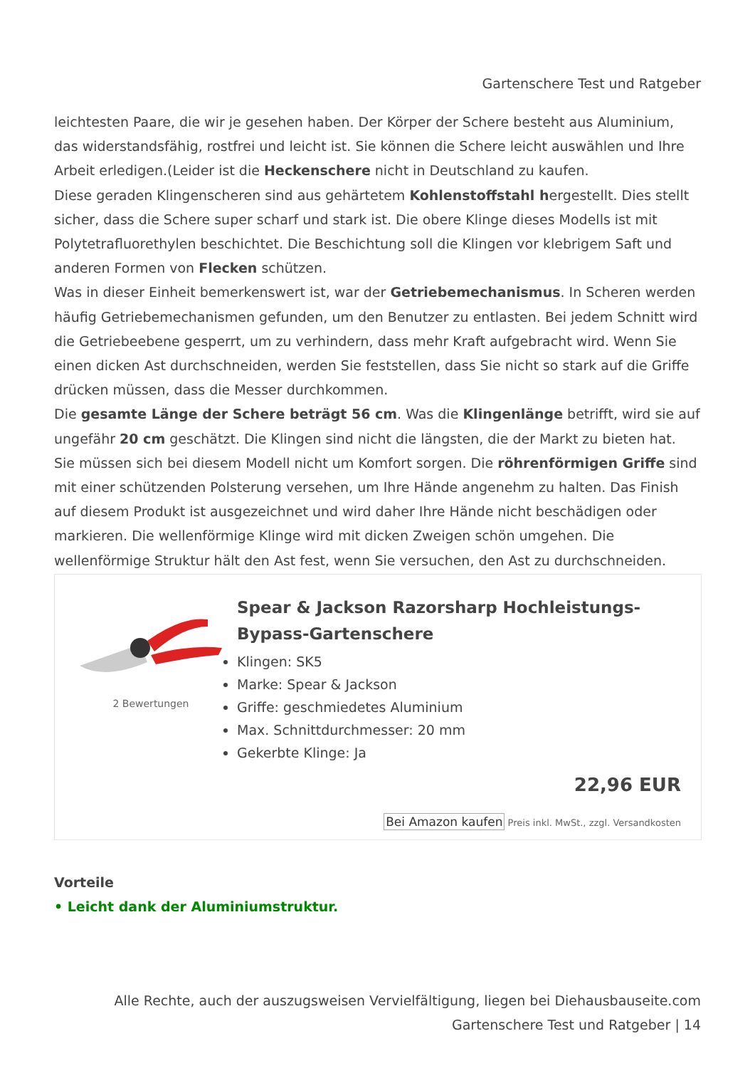Gartenschere Test und Ratgeber
leichtesten Paare, die wir je gesehen haben. Der Körper der Schere besteht aus Aluminium, das widerstandsfähig, rostfrei und leicht ist. Sie können die Schere leicht auswählen und Ihre Arbeit erledigen.(Leider ist die Heckenschere nicht in Deutschland zu kaufen.
Diese geraden Klingenscheren sind aus gehärtetem Kohlenstoffstahl hergestellt. Dies stellt sicher, dass die Schere super scharf und stark ist. Die obere Klinge dieses Modells ist mit Polytetrafluorethylen beschichtet. Die Beschichtung soll die Klingen vor klebrigem Saft und anderen Formen von Flecken schützen.
Was in dieser Einheit bemerkenswert ist, war der Getriebemechanismus. In Scheren werden häufig Getriebemechanismen gefunden, um den Benutzer zu entlasten. Bei jedem Schnitt wird die Getriebeebene gesperrt, um zu verhindern, dass mehr Kraft aufgebracht wird. Wenn Sie einen dicken Ast durchschneiden, werden Sie feststellen, dass Sie nicht so stark auf die Griffe drücken müssen, dass die Messer durchkommen.
Die gesamte Länge der Schere beträgt 56 cm. Was die Klingenlänge betrifft, wird sie auf ungefähr 20 cm geschätzt. Die Klingen sind nicht die längsten, die der Markt zu bieten hat.
Sie müssen sich bei diesem Modell nicht um Komfort sorgen. Die röhrenförmigen Griffe sind mit einer schützenden Polsterung versehen, um Ihre Hände angenehm zu halten. Das Finish auf diesem Produkt ist ausgezeichnet und wird daher Ihre Hände nicht beschädigen oder markieren. Die wellenförmige Klinge wird mit dicken Zweigen schön umgehen. Die wellenförmige Struktur hält den Ast fest, wenn Sie versuchen, den Ast zu durchschneiden.
2 Bewertungen
Spear & Jackson Razorsharp Hochleistungs-Bypass-Gartenschere
Klingen: SK5
Marke: Spear & Jackson
Griffe: geschmiedetes Aluminium
Max. Schnittdurchmesser: 20 mm
Gekerbte Klinge: Ja
22,96 EUR
Bei Amazon kaufen Preis inkl. MwSt., zzgl. Versandkosten
Vorteile
• Leicht dank der Aluminiumstruktur.
Alle Rechte, auch der auszugsweisen Vervielfältigung, liegen bei Diehausbauseite.com
Gartenschere Test und Ratgeber | 14